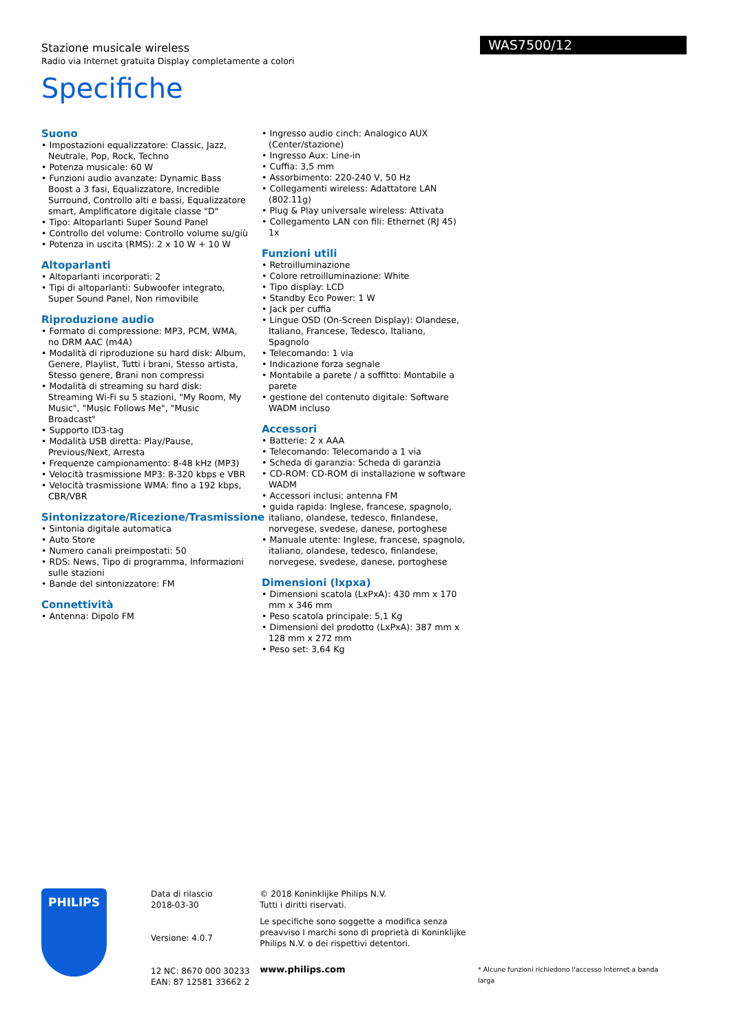Stazione musicale wireless
Radio via Internet gratuita Display completamente a colori
WAS7500/12
Specifiche
Suono
• Impostazioni equalizzatore: Classic, Jazz, Neutrale, Pop, Rock, Techno
• Potenza musicale: 60 W
• Funzioni audio avanzate: Dynamic Bass Boost a 3 fasi, Equalizzatore, Incredible Surround, Controllo alti e bassi, Equalizzatore smart, Amplificatore digitale classe "D"
• Tipo: Altoparlanti Super Sound Panel
• Controllo del volume: Controllo volume su/giù
• Potenza in uscita (RMS): 2 x 10 W + 10 W
Altoparlanti
• Altoparlanti incorporati: 2
• Tipi di altoparlanti: Subwoofer integrato, Super Sound Panel, Non rimovibile
Riproduzione audio
• Formato di compressione: MP3, PCM, WMA, no DRM AAC (m4A)
• Modalità di riproduzione su hard disk: Album, Genere, Playlist, Tutti i brani, Stesso artista, Stesso genere, Brani non compressi
• Modalità di streaming su hard disk: Streaming Wi-Fi su 5 stazioni, "My Room, My Music", "Music Follows Me", "Music Broadcast"
• Supporto ID3-tag
• Modalità USB diretta: Play/Pause, Previous/Next, Arresta
• Frequenze campionamento: 8-48 kHz (MP3)
• Velocità trasmissione MP3: 8-320 kbps e VBR
• Velocità trasmissione WMA: fino a 192 kbps, CBR/VBR
Sintonizzatore/Ricezione/Trasmissione
• Sintonia digitale automatica
• Auto Store
• Numero canali preimpostati: 50
• RDS: News, Tipo di programma, Informazioni sulle stazioni
• Bande del sintonizzatore: FM
Connettività
• Antenna: Dipolo FM
• Ingresso audio cinch: Analogico AUX (Center/stazione)
• Ingresso Aux: Line-in
• Cuffia: 3,5 mm
• Assorbimento: 220-240 V, 50 Hz
• Collegamenti wireless: Adattatore LAN (802.11g)
• Plug & Play universale wireless: Attivata
• Collegamento LAN con fili: Ethernet (RJ 45) 1x
Funzioni utili
• Retroilluminazione
• Colore retroilluminazione: White
• Tipo display: LCD
• Standby Eco Power: 1 W
• Jack per cuffia
• Lingue OSD (On-Screen Display): Olandese, Italiano, Francese, Tedesco, Italiano, Spagnolo
• Telecomando: 1 via
• Indicazione forza segnale
• Montabile a parete / a soffitto: Montabile a parete
• gestione del contenuto digitale: Software WADM incluso
Accessori
• Batterie: 2 x AAA
• Telecomando: Telecomando a 1 via
• Scheda di garanzia: Scheda di garanzia
• CD-ROM: CD-ROM di installazione w software WADM
• Accessori inclusi: antenna FM
• guida rapida: Inglese, francese, spagnolo, italiano, olandese, tedesco, finlandese, norvegese, svedese, danese, portoghese
• Manuale utente: Inglese, francese, spagnolo, italiano, olandese, tedesco, finlandese, norvegese, svedese, danese, portoghese
Dimensioni (lxpxa)
• Dimensioni scatola (LxPxA): 430 mm x 170 mm x 346 mm
• Peso scatola principale: 5,1 Kg
• Dimensioni del prodotto (LxPxA): 387 mm x 128 mm x 272 mm
• Peso set: 3,64 Kg
PHILIPS
Data di rilascio
2018-03-30
Versione: 4.0.7
12 NC: 8670 000 30233
EAN: 87 12581 33662 2
© 2018 Koninklijke Philips N.V.
Tutti i diritti riservati.
Le specifiche sono soggette a modifica senza preavviso I marchi sono di proprietà di Koninklijke Philips N.V. o dei rispettivi detentori.
www.philips.com
* Alcune funzioni richiedono l'accesso Internet a banda larga